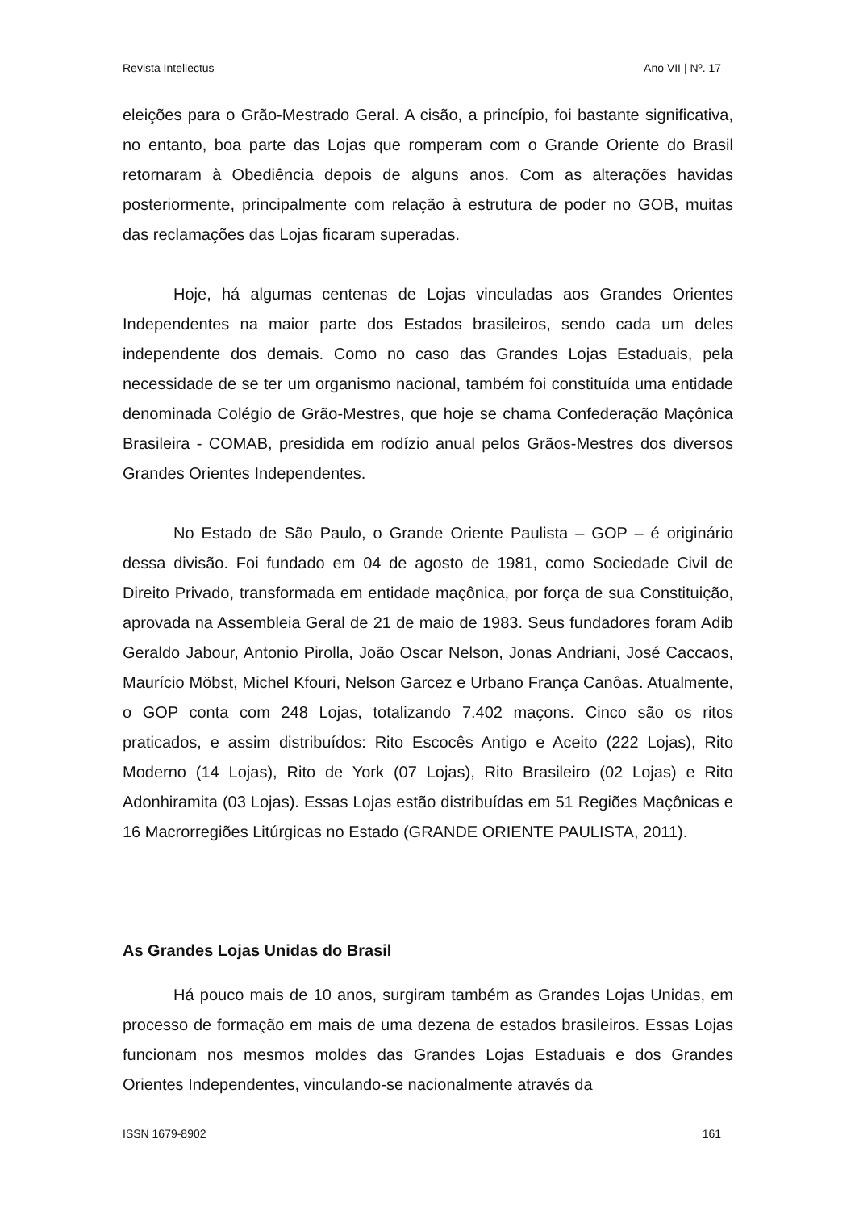Revista Intellectus Ano VII | Nº. 17
eleições para o Grão-Mestrado Geral. A cisão, a princípio, foi bastante significativa, no entanto, boa parte das Lojas que romperam com o Grande Oriente do Brasil retornaram à Obediência depois de alguns anos. Com as alterações havidas posteriormente, principalmente com relação à estrutura de poder no GOB, muitas das reclamações das Lojas ficaram superadas.
Hoje, há algumas centenas de Lojas vinculadas aos Grandes Orientes Independentes na maior parte dos Estados brasileiros, sendo cada um deles independente dos demais. Como no caso das Grandes Lojas Estaduais, pela necessidade de se ter um organismo nacional, também foi constituída uma entidade denominada Colégio de Grão-Mestres, que hoje se chama Confederação Maçônica Brasileira - COMAB, presidida em rodízio anual pelos Grãos-Mestres dos diversos Grandes Orientes Independentes.
No Estado de São Paulo, o Grande Oriente Paulista – GOP – é originário dessa divisão. Foi fundado em 04 de agosto de 1981, como Sociedade Civil de Direito Privado, transformada em entidade maçônica, por força de sua Constituição, aprovada na Assembleia Geral de 21 de maio de 1983. Seus fundadores foram Adib Geraldo Jabour, Antonio Pirolla, João Oscar Nelson, Jonas Andriani, José Caccaos, Maurício Möbst, Michel Kfouri, Nelson Garcez e Urbano França Canôas. Atualmente, o GOP conta com 248 Lojas, totalizando 7.402 maçons. Cinco são os ritos praticados, e assim distribuídos: Rito Escocês Antigo e Aceito (222 Lojas), Rito Moderno (14 Lojas), Rito de York (07 Lojas), Rito Brasileiro (02 Lojas) e Rito Adonhiramita (03 Lojas). Essas Lojas estão distribuídas em 51 Regiões Maçônicas e 16 Macrorregiões Litúrgicas no Estado (GRANDE ORIENTE PAULISTA, 2011).
As Grandes Lojas Unidas do Brasil
Há pouco mais de 10 anos, surgiram também as Grandes Lojas Unidas, em processo de formação em mais de uma dezena de estados brasileiros. Essas Lojas funcionam nos mesmos moldes das Grandes Lojas Estaduais e dos Grandes Orientes Independentes, vinculando-se nacionalmente através da
ISSN 1679-8902 161